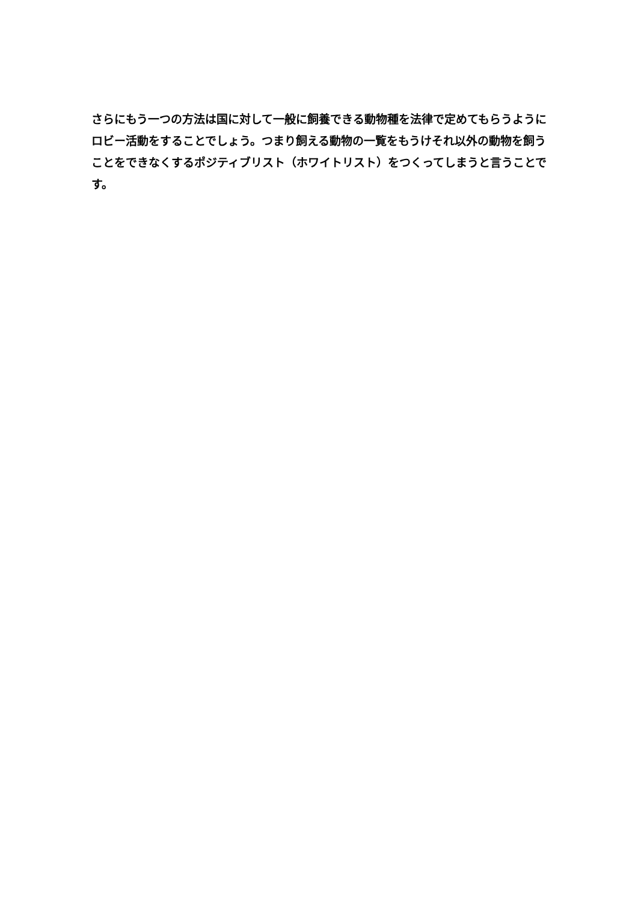さらにもう一つの方法は国に対して一般に飼養できる動物種を法律で定めてもらうようにロビー活動をすることでしょう。つまり飼える動物の一覧をもうけそれ以外の動物を飼うことをできなくするポジティブリスト（ホワイトリスト）をつくってしまうと言うことです。